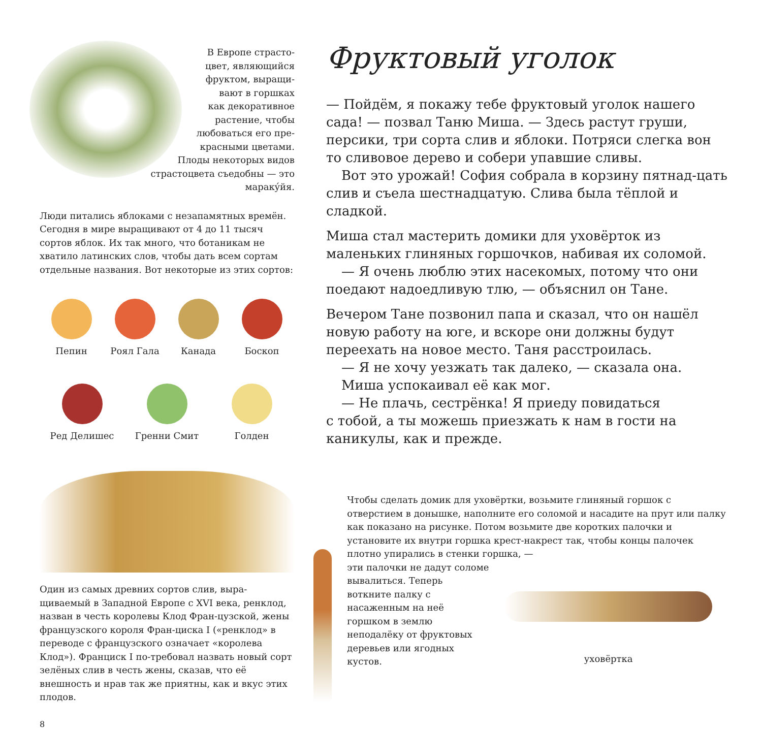В Европе страсто-
цвет, являющийся
фруктом, выращи-
вают в горшках
как декоративное
растение, чтобы
любоваться его пре-
красными цветами.
Плоды некоторых видов
страстоцвета съедобны — это маракýйя.
Люди питались яблоками с незапамятных времён. Сегодня в мире выращивают от 4 до 11 тысяч сортов яблок. Их так много, что ботаникам не хватило латинских слов, чтобы дать всем сортам отдельные названия. Вот некоторые из этих сортов:
Пепин
Роял Гала
Канада
Боскоп
Ред Делишес
Гренни Смит
Голден
Один из самых древних сортов слив, выра-щиваемый в Западной Европе с XVI века, ренклод, назван в честь королевы Клод Фран-цузской, жены французского короля Фран-циска I («ренклод» в переводе с французского означает «королева Клод»). Франциск I по-требовал назвать новый сорт зелёных слив в честь жены, сказав, что её внешность и нрав так же приятны, как и вкус этих плодов.
Фруктовый уголок
— Пойдём, я покажу тебе фруктовый уголок нашего сада! — позвал Таню Миша. — Здесь растут груши, персики, три сорта слив и яблоки. Потряси слегка вон то сливовое дерево и собери упавшие сливы.
Вот это урожай! София собрала в корзину пятнад-цать слив и съела шестнадцатую. Слива была тёплой и сладкой.
Миша стал мастерить домики для уховёрток из маленьких глиняных горшочков, набивая их соломой.
— Я очень люблю этих насекомых, потому что они поедают надоедливую тлю, — объяснил он Тане.
Вечером Тане позвонил папа и сказал, что он нашёл новую работу на юге, и вскоре они должны будут переехать на новое место. Таня расстроилась.
— Я не хочу уезжать так далеко, — сказала она.
Миша успокаивал её как мог.
— Не плачь, сестрёнка! Я приеду повидаться
с тобой, а ты можешь приезжать к нам в гости на каникулы, как и прежде.
Чтобы сделать домик для уховёртки, возьмите глиняный горшок с отверстием в донышке, наполните его соломой и насадите на прут или палку как показано на рисунке. Потом возьмите две коротких палочки и установите их внутри горшка крест-накрест так, чтобы концы палочек плотно упирались в стенки горшка, —
эти палочки не дадут соломе вывалиться. Теперь воткните палку с насаженным на неё горшком в землю неподалёку от фруктовых деревьев или ягодных кустов.
уховёртка
8